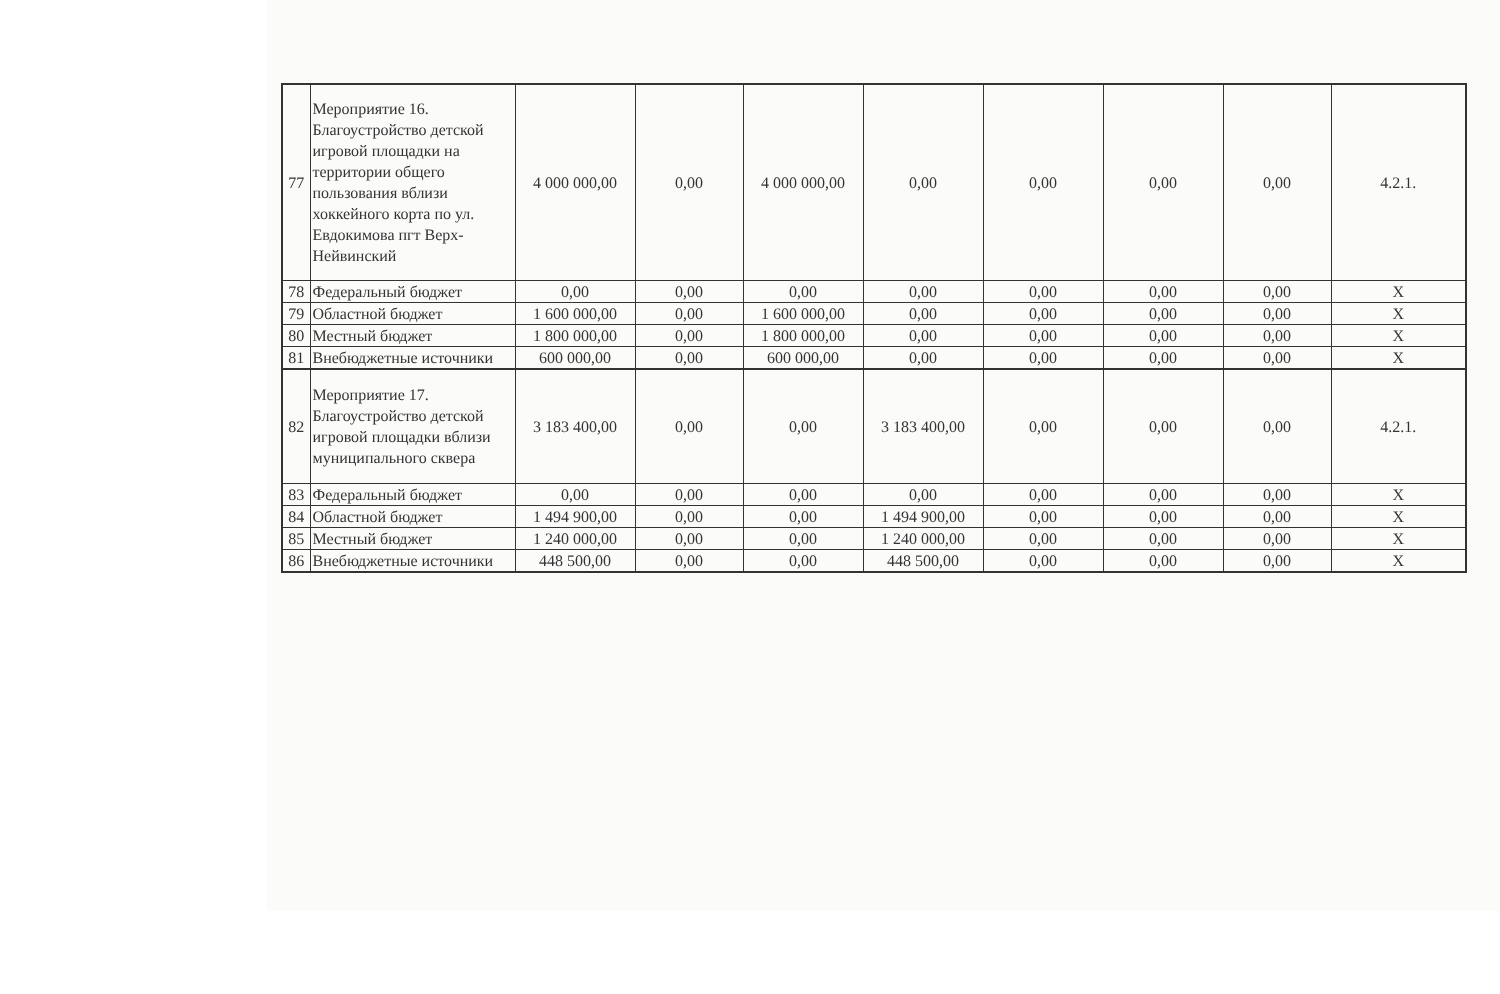| 77 | Мероприятие 16. Благоустройство детской игровой площадки на территории общего пользования вблизи хоккейного корта по ул. Евдокимова пгт Верх-Нейвинский | 4 000 000,00 | 0,00 | 4 000 000,00 | 0,00 | 0,00 | 0,00 | 0,00 | 4.2.1. |
| 78 | Федеральный бюджет | 0,00 | 0,00 | 0,00 | 0,00 | 0,00 | 0,00 | 0,00 | X |
| 79 | Областной бюджет | 1 600 000,00 | 0,00 | 1 600 000,00 | 0,00 | 0,00 | 0,00 | 0,00 | X |
| 80 | Местный бюджет | 1 800 000,00 | 0,00 | 1 800 000,00 | 0,00 | 0,00 | 0,00 | 0,00 | X |
| 81 | Внебюджетные источники | 600 000,00 | 0,00 | 600 000,00 | 0,00 | 0,00 | 0,00 | 0,00 | X |
| 82 | Мероприятие 17. Благоустройство детской игровой площадки вблизи муниципального сквера | 3 183 400,00 | 0,00 | 0,00 | 3 183 400,00 | 0,00 | 0,00 | 0,00 | 4.2.1. |
| 83 | Федеральный бюджет | 0,00 | 0,00 | 0,00 | 0,00 | 0,00 | 0,00 | 0,00 | X |
| 84 | Областной бюджет | 1 494 900,00 | 0,00 | 0,00 | 1 494 900,00 | 0,00 | 0,00 | 0,00 | X |
| 85 | Местный бюджет | 1 240 000,00 | 0,00 | 0,00 | 1 240 000,00 | 0,00 | 0,00 | 0,00 | X |
| 86 | Внебюджетные источники | 448 500,00 | 0,00 | 0,00 | 448 500,00 | 0,00 | 0,00 | 0,00 | X |